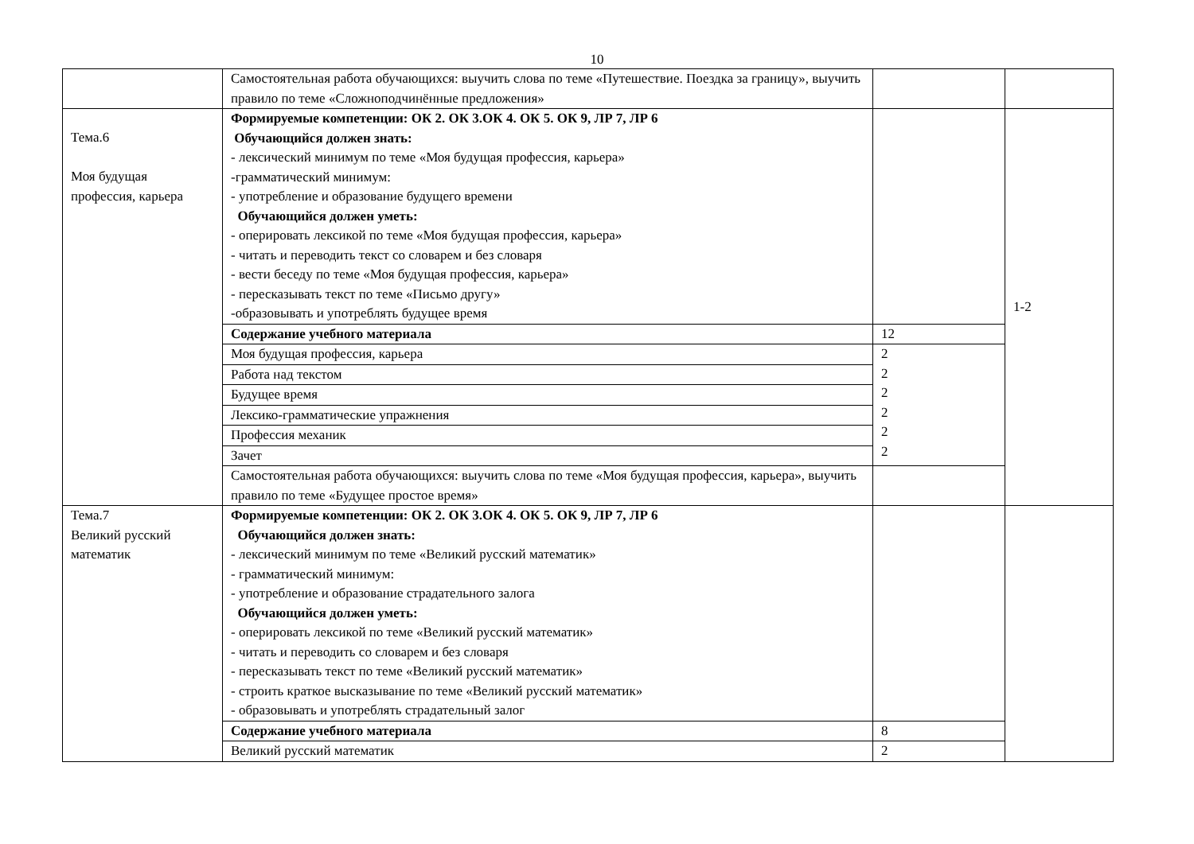10
| | Самостоятельная работа обучающихся: выучить слова по теме «Путешествие. Поездка за границу», выучить правило по теме «Сложноподчинённые предложения» | | |
| Тема.6 Моя будущая профессия, карьера | Формируемые компетенции: ОК 2. ОК 3.ОК 4. ОК 5. ОК 9, ЛР 7, ЛР 6 Обучающийся должен знать: - лексический минимум по теме «Моя будущая профессия, карьера» -грамматический минимум: - употребление и образование будущего времени Обучающийся должен уметь: - оперировать лексикой по теме «Моя будущая профессия, карьера» - читать и переводить текст со словарем и без словаря - вести беседу по теме «Моя будущая профессия, карьера» - пересказывать текст по теме «Письмо другу» -образовывать и употреблять будущее время | | 1-2 |
| | Содержание учебного материала | 12 | |
| | Моя будущая профессия, карьера | 2 2 2 2 2 2 | |
| | Работа над текстом | | |
| | Будущее время | | |
| | Лексико-грамматические упражнения | | |
| | Профессия механик | | |
| | Зачет | | |
| | Самостоятельная работа обучающихся: выучить слова по теме «Моя будущая профессия, карьера», выучить правило по теме «Будущее простое время» | | |
| Тема.7 Великий русский математик | Формируемые компетенции: ОК 2. ОК 3.ОК 4. ОК 5. ОК 9, ЛР 7, ЛР 6 Обучающийся должен знать: - лексический минимум по теме «Великий русский математик» - грамматический минимум: - употребление и образование страдательного залога Обучающийся должен уметь: - оперировать лексикой по теме «Великий русский математик» - читать и переводить со словарем и без словаря - пересказывать текст по теме «Великий русский математик» - строить краткое высказывание по теме «Великий русский математик» - образовывать и употреблять страдательный залог | | |
| | Содержание учебного материала | 8 | |
| | Великий русский математик | 2 | |